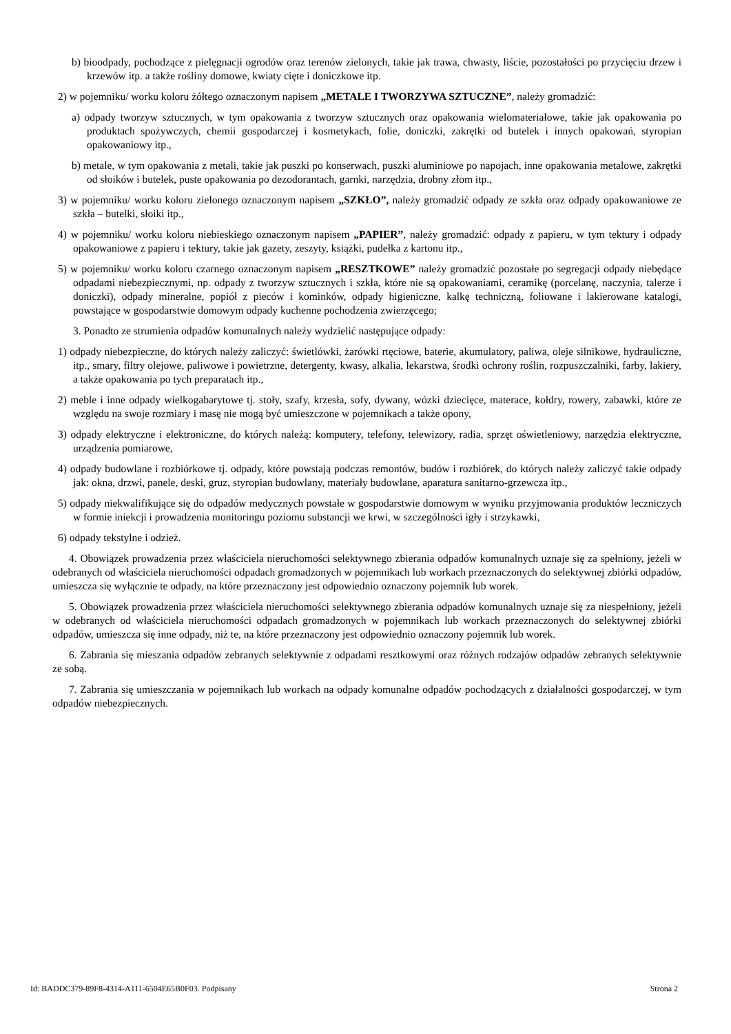b) bioodpady, pochodzące z pielęgnacji ogrodów oraz terenów zielonych, takie jak trawa, chwasty, liście, pozostałości po przycięciu drzew i krzewów itp. a także rośliny domowe, kwiaty cięte i doniczkowe itp.
2) w pojemniku/ worku koloru żółtego oznaczonym napisem „METALE I TWORZYWA SZTUCZNE”, należy gromadzić:
a) odpady tworzyw sztucznych, w tym opakowania z tworzyw sztucznych oraz opakowania wielomateriałowe, takie jak opakowania po produktach spożywczych, chemii gospodarczej i kosmetykach, folie, doniczki, zakrętki od butelek i innych opakowań, styropian opakowaniowy itp.,
b) metale, w tym opakowania z metali, takie jak puszki po konserwach, puszki aluminiowe po napojach, inne opakowania metalowe, zakrętki od słoików i butelek, puste opakowania po dezodorantach, garnki, narzędzia, drobny złom itp.,
3) w pojemniku/ worku koloru zielonego oznaczonym napisem „SZKŁO”, należy gromadzić odpady ze szkła oraz odpady opakowaniowe ze szkła – butelki, słoiki itp.,
4) w pojemniku/ worku koloru niebieskiego oznaczonym napisem „PAPIER”, należy gromadzić: odpady z papieru, w tym tektury i odpady opakowaniowe z papieru i tektury, takie jak gazety, zeszyty, książki, pudełka z kartonu itp.,
5) w pojemniku/ worku koloru czarnego oznaczonym napisem „RESZTKOWE” należy gromadzić pozostałe po segregacji odpady niebędące odpadami niebezpiecznymi, np. odpady z tworzyw sztucznych i szkła, które nie są opakowaniami, ceramikę (porcelanę, naczynia, talerze i doniczki), odpady mineralne, popiół z pieców i kominków, odpady higieniczne, kalkę techniczną, foliowane i lakierowane katalogi, powstające w gospodarstwie domowym odpady kuchenne pochodzenia zwierzęcego;
3. Ponadto ze strumienia odpadów komunalnych należy wydzielić następujące odpady:
1) odpady niebezpieczne, do których należy zaliczyć: świetlówki, żarówki rtęciowe, baterie, akumulatory, paliwa, oleje silnikowe, hydrauliczne, itp., smary, filtry olejowe, paliwowe i powietrzne, detergenty, kwasy, alkalia, lekarstwa, środki ochrony roślin, rozpuszczalniki, farby, lakiery, a także opakowania po tych preparatach itp.,
2) meble i inne odpady wielkogabarytowe tj. stoły, szafy, krzesła, sofy, dywany, wózki dziecięce, materace, kołdry, rowery, zabawki, które ze względu na swoje rozmiary i masę nie mogą być umieszczone w pojemnikach a także opony,
3) odpady elektryczne i elektroniczne, do których należą: komputery, telefony, telewizory, radia, sprzęt oświetleniowy, narzędzia elektryczne, urządzenia pomiarowe,
4) odpady budowlane i rozbiórkowe tj. odpady, które powstają podczas remontów, budów i rozbiórek, do których należy zaliczyć takie odpady jak: okna, drzwi, panele, deski, gruz, styropian budowlany, materiały budowlane, aparatura sanitarno-grzewcza itp.,
5) odpady niekwalifikujące się do odpadów medycznych powstałe w gospodarstwie domowym w wyniku przyjmowania produktów leczniczych w formie iniekcji i prowadzenia monitoringu poziomu substancji we krwi, w szczególności igły i strzykawki,
6) odpady tekstylne i odzież.
4. Obowiązek prowadzenia przez właściciela nieruchomości selektywnego zbierania odpadów komunalnych uznaje się za spełniony, jeżeli w odebranych od właściciela nieruchomości odpadach gromadzonych w pojemnikach lub workach przeznaczonych do selektywnej zbiórki odpadów, umieszcza się wyłącznie te odpady, na które przeznaczony jest odpowiednio oznaczony pojemnik lub worek.
5. Obowiązek prowadzenia przez właściciela nieruchomości selektywnego zbierania odpadów komunalnych uznaje się za niespełniony, jeżeli w odebranych od właściciela nieruchomości odpadach gromadzonych w pojemnikach lub workach przeznaczonych do selektywnej zbiórki odpadów, umieszcza się inne odpady, niż te, na które przeznaczony jest odpowiednio oznaczony pojemnik lub worek.
6. Zabrania się mieszania odpadów zebranych selektywnie z odpadami resztkowymi oraz różnych rodzajów odpadów zebranych selektywnie ze sobą.
7. Zabrania się umieszczania w pojemnikach lub workach na odpady komunalne odpadów pochodzących z działalności gospodarczej, w tym odpadów niebezpiecznych.
Id: BADDC379-89F8-4314-A111-6504E65B0F03. Podpisany Strona 2